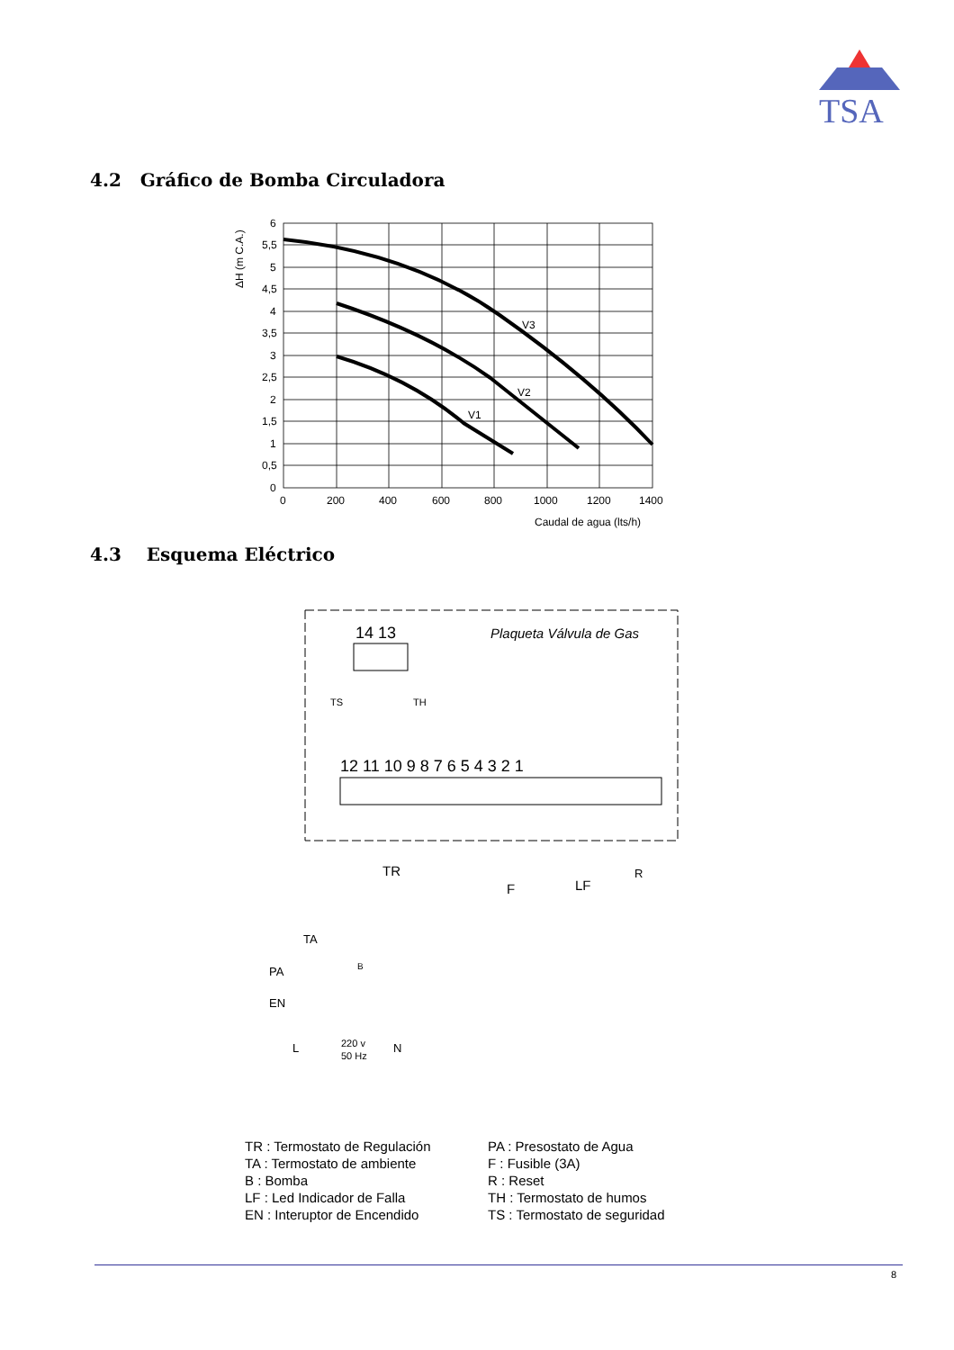TSA
4.2 Gráfico de Bomba Circuladora
V3
V2
V1
6
0
5,5
5
4,5
4
3,5
3
2,5
2
1,5
1
0,5
0
200
400
600
800
1000
1200
1400
Caudal de agua (lts/h)
ΔH (m C.A.)
4.3 Esquema Eléctrico
14 13
Plaqueta Válvula de Gas
TS
TH
12 11 10 9 8 7 6 5 4 3 2 1
TR
F
LF
R
TA
PA
EN
B
220 v
50 Hz
L
N
TR : Termostato de Regulación
TA : Termostato de ambiente
B : Bomba
LF : Led Indicador de Falla
EN : Interuptor de Encendido
PA : Presostato de Agua
F : Fusible (3A)
R : Reset
TH : Termostato de humos
TS : Termostato de seguridad
8